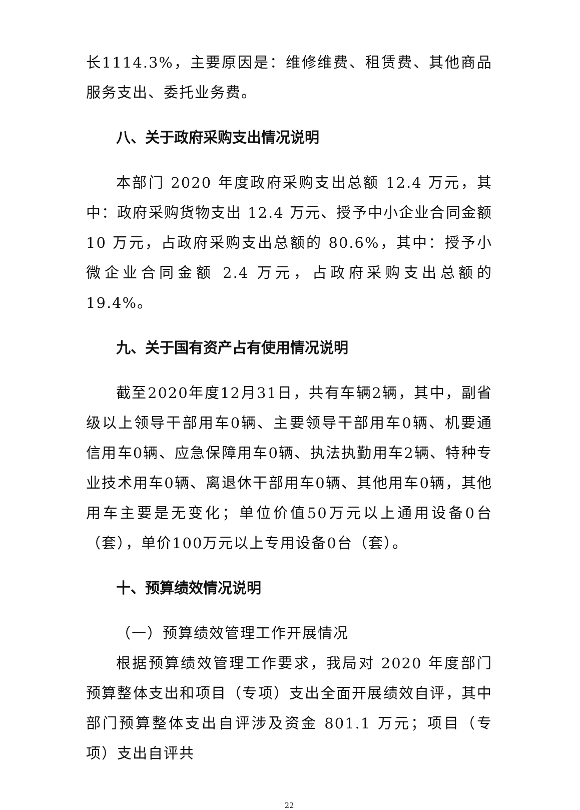长1114.3%，主要原因是：维修维费、租赁费、其他商品服务支出、委托业务费。
八、关于政府采购支出情况说明
本部门 2020 年度政府采购支出总额 12.4 万元，其中：政府采购货物支出 12.4 万元、授予中小企业合同金额 10 万元，占政府采购支出总额的 80.6%，其中：授予小微企业合同金额 2.4 万元，占政府采购支出总额的 19.4%。
九、关于国有资产占有使用情况说明
截至2020年度12月31日，共有车辆2辆，其中，副省级以上领导干部用车0辆、主要领导干部用车0辆、机要通信用车0辆、应急保障用车0辆、执法执勤用车2辆、特种专业技术用车0辆、离退休干部用车0辆、其他用车0辆，其他用车主要是无变化；单位价值50万元以上通用设备0台（套），单价100万元以上专用设备0台（套）。
十、预算绩效情况说明
（一）预算绩效管理工作开展情况
根据预算绩效管理工作要求，我局对 2020 年度部门预算整体支出和项目（专项）支出全面开展绩效自评，其中部门预算整体支出自评涉及资金 801.1 万元；项目（专项）支出自评共
22